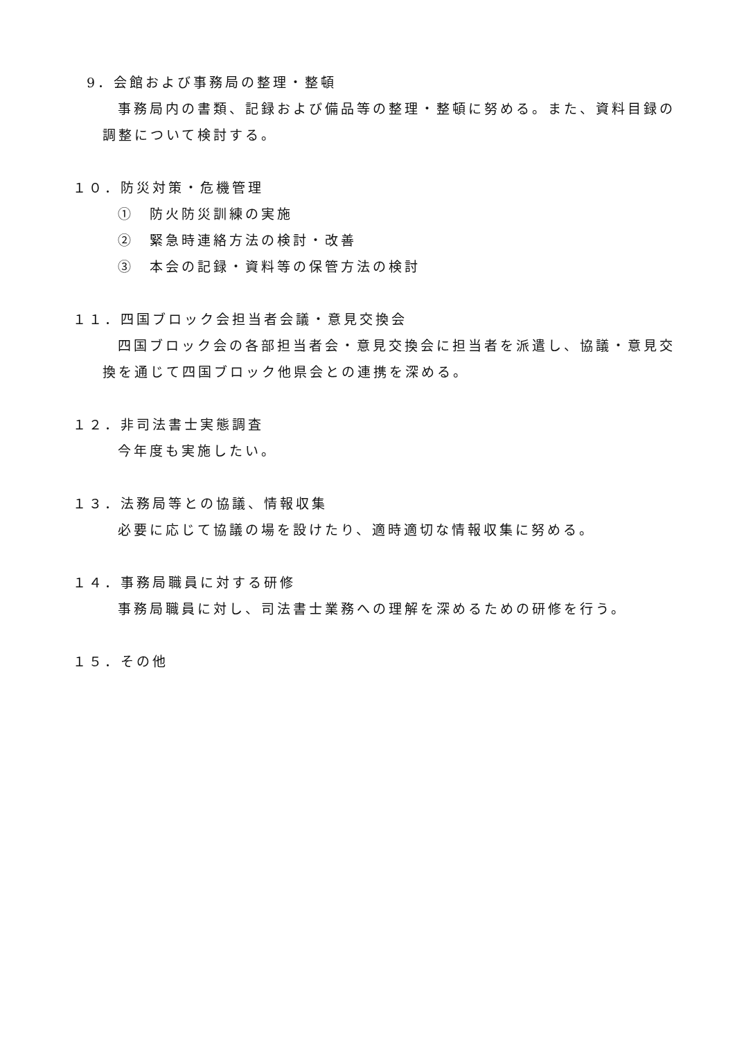9．会館および事務局の整理・整頓
事務局内の書類、記録および備品等の整理・整頓に努める。また、資料目録の調整について検討する。
１０．防災対策・危機管理
①　防火防災訓練の実施
②　緊急時連絡方法の検討・改善
③　本会の記録・資料等の保管方法の検討
１１．四国ブロック会担当者会議・意見交換会
四国ブロック会の各部担当者会・意見交換会に担当者を派遣し、協議・意見交換を通じて四国ブロック他県会との連携を深める。
１２．非司法書士実態調査
今年度も実施したい。
１３．法務局等との協議、情報収集
必要に応じて協議の場を設けたり、適時適切な情報収集に努める。
１４．事務局職員に対する研修
事務局職員に対し、司法書士業務への理解を深めるための研修を行う。
１５．その他